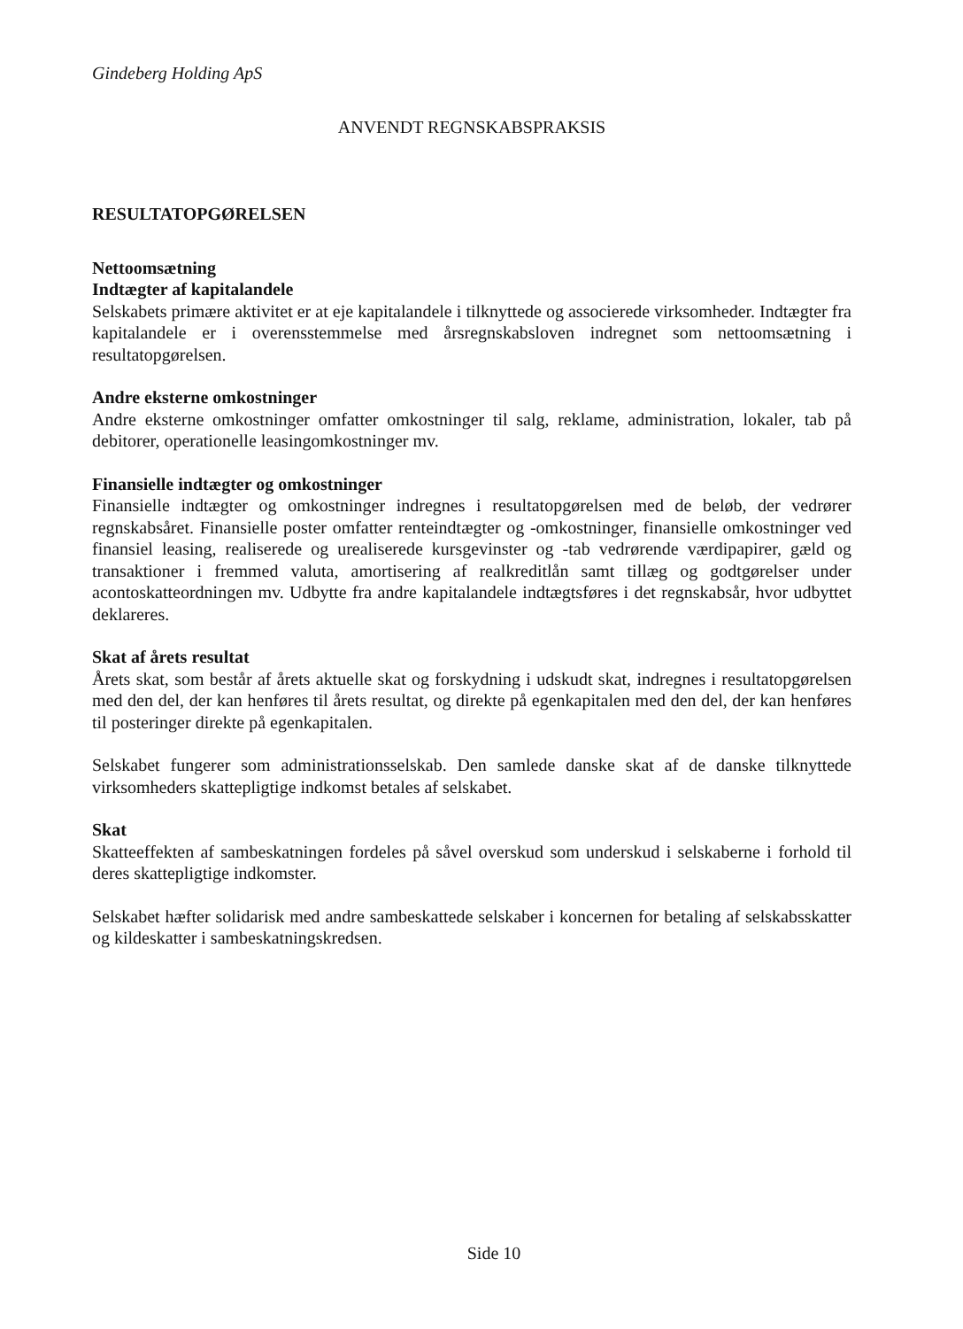Gindeberg Holding ApS
ANVENDT REGNSKABSPRAKSIS
RESULTATOPGØRELSEN
Nettoomsætning
Indtægter af kapitalandele
Selskabets primære aktivitet er at eje kapitalandele i tilknyttede og associerede virksomheder. Indtægter fra kapitalandele er i overensstemmelse med årsregnskabsloven indregnet som nettoomsætning i resultatopgørelsen.
Andre eksterne omkostninger
Andre eksterne omkostninger omfatter omkostninger til salg, reklame, administration, lokaler, tab på debitorer, operationelle leasingomkostninger mv.
Finansielle indtægter og omkostninger
Finansielle indtægter og omkostninger indregnes i resultatopgørelsen med de beløb, der vedrører regnskabsåret. Finansielle poster omfatter renteindtægter og -omkostninger, finansielle omkostninger ved finansiel leasing, realiserede og urealiserede kursgevinster og -tab vedrørende værdipapirer, gæld og transaktioner i fremmed valuta, amortisering af realkreditlån samt tillæg og godtgørelser under acontoskatteordningen mv. Udbytte fra andre kapitalandele indtægtsføres i det regnskabsår, hvor udbyttet deklareres.
Skat af årets resultat
Årets skat, som består af årets aktuelle skat og forskydning i udskudt skat, indregnes i resultatopgørelsen med den del, der kan henføres til årets resultat, og direkte på egenkapitalen med den del, der kan henføres til posteringer direkte på egenkapitalen.
Selskabet fungerer som administrationsselskab. Den samlede danske skat af de danske tilknyttede virksomheders skattepligtige indkomst betales af selskabet.
Skat
Skatteeffekten af sambeskatningen fordeles på såvel overskud som underskud i selskaberne i forhold til deres skattepligtige indkomster.
Selskabet hæfter solidarisk med andre sambeskattede selskaber i koncernen for betaling af selskabsskatter og kildeskatter i sambeskatningskredsen.
Side 10